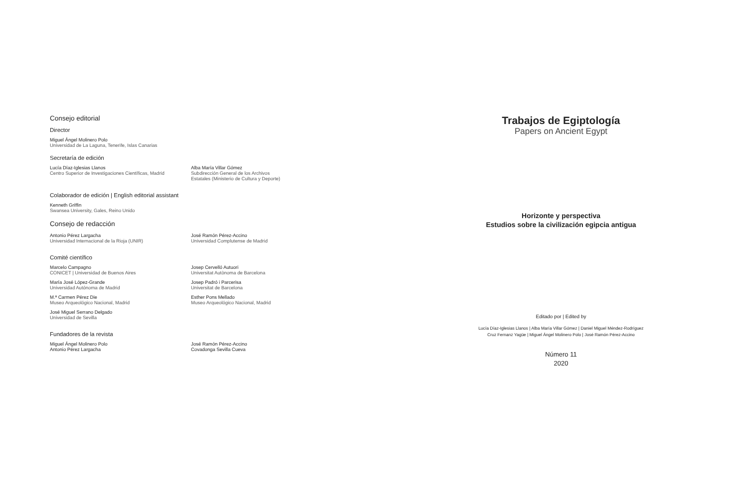Consejo editorial
Director
Miguel Ángel Molinero Polo
Universidad de La Laguna, Tenerife, Islas Canarias
Secretaría de edición
Lucía Díaz-Iglesias Llanos
Centro Superior de Investigaciones Científicas, Madrid
Alba María Villar Gómez
Subdirección General de los Archivos
Estatales (Ministerio de Cultura y Deporte)
Colaborador de edición | English editorial assistant
Kenneth Griffin
Swansea University, Gales, Reino Unido
Consejo de redacción
Antonio Pérez Largacha
Universidad Internacional de la Rioja (UNIR)
José Ramón Pérez-Accino
Universidad Complutense de Madrid
Comité científico
Marcelo Campagno
CONICET | Universidad de Buenos Aires
Josep Cervelló Autuori
Universitat Autònoma de Barcelona
María José López-Grande
Universidad Autónoma de Madrid
Josep Padró i Parcerisa
Universitat de Barcelona
M.ª Carmen Pérez Die
Museo Arqueológico Nacional, Madrid
Esther Pons Mellado
Museo Arqueológico Nacional, Madrid
José Miguel Serrano Delgado
Universidad de Sevilla
Fundadores de la revista
Miguel Ángel Molinero Polo
Antonio Pérez Largacha
José Ramón Pérez-Accino
Covadonga Sevilla Cueva
Trabajos de Egiptología
Papers on Ancient Egypt
Horizonte y perspectiva
Estudios sobre la civilización egipcia antigua
Editado por | Edited by
Lucía Díaz-Iglesias Llanos | Alba María Villar Gómez | Daniel Miguel Méndez-Rodríguez
Cruz Fernanz Yagüe | Miguel Ángel Molinero Polo | José Ramón Pérez-Accino
Número 11
2020